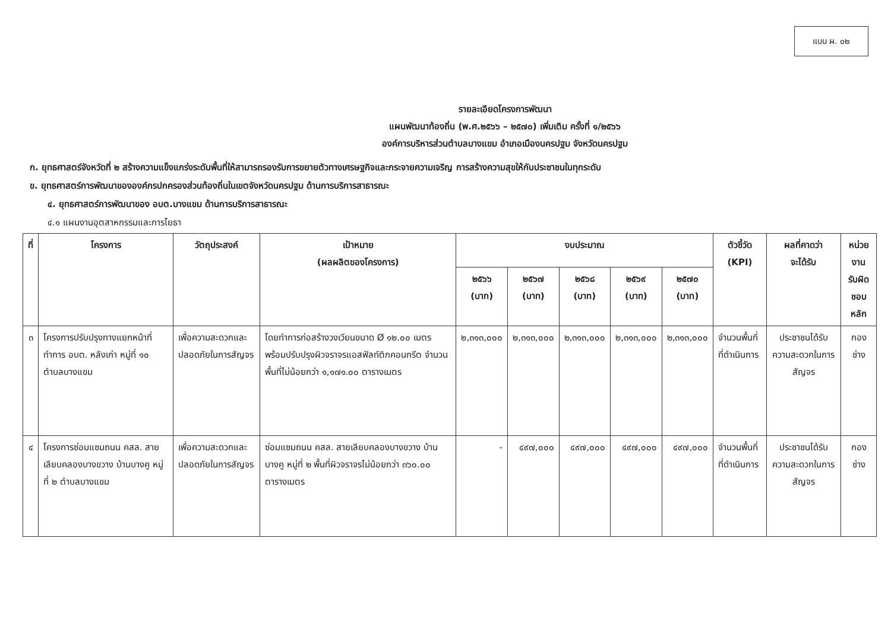แบบ ผ. ๐๒
รายละเอียดโครงการพัฒนา
แผนพัฒนาท้องถิ่น (พ.ศ.๒๕๖๖ – ๒๕๗๐) เพิ่มเติม ครั้งที่ ๑/๒๕๖๖
องค์การบริหารส่วนตำบลบางแขม อำเภอเมืองนครปฐม จังหวัดนครปฐม
ก. ยุทธศาสตร์จังหวัดที่ ๒ สร้างความแข็งแกร่งระดับพื้นที่ให้สามารถรองรับการขยายตัวทางเศรษฐกิจและกระจายความเจริญ การสร้างความสุขให้กับประชาชนในทุกระดับ
ข. ยุทธศาสตร์การพัฒนาขององค์กรปกครองส่วนท้องถิ่นในเขตจังหวัดนครปฐม ด้านการบริการสาธารณะ
๔. ยุทธศาสตร์การพัฒนาของ อบต.บางแขม ด้านการบริการสาธารณะ
๔.๑ แผนงานอุตสาหกรรมและการโยธา
| ที่ | โครงการ | วัตถุประสงค์ | เป้าหมาย (ผลผลิตของโครงการ) | งบประมาณ | | | | | ตัวชี้วัด (KPI) | ผลที่คาดว่า จะได้รับ | หน่วยงาน รับผิดชอบ หลัก |
| --- | --- | --- | --- | --- | --- | --- | --- | --- | --- | --- | --- |
| | | | | ๒๕๖๖ (บาท) | ๒๕๖๗ (บาท) | ๒๕๖๘ (บาท) | ๒๕๖๙ (บาท) | ๒๕๗๐ (บาท) | | | |
| ๓ | โครงการปรับปรุงทางแยกหน้าที่ทำการ อบต. หลังเก่า หมู่ที่ ๑๐ ตำบลบางแขม | เพื่อความสะดวกและปลอดภัยในการสัญจร | โดยทำการก่อสร้างวงเวียนขนาด Ø ๑๒.๐๐ เมตร พร้อมปรับปรุงผิวจราจรแอสฟัลท์ติกคอนกรีต จำนวนพื้นที่ไม่น้อยกว่า ๑,๑๗๑.๐๐ ตารางเมตร | ๒,๓๑๓,๐๐๐ | ๒,๓๑๓,๐๐๐ | ๒,๓๑๓,๐๐๐ | ๒,๓๑๓,๐๐๐ | ๒,๓๑๓,๐๐๐ | จำนวนพื้นที่ที่ดำเนินการ | ประชาชนได้รับความสะดวกในการสัญจร | กองช่าง |
| ๔ | โครงการซ่อมแซมถนน คสล. สายเลียบคลองบางขวาง บ้านบางคู หมู่ที่ ๒ ตำบลบางแขม | เพื่อความสะดวกและปลอดภัยในการสัญจร | ซ่อมแซมถนน คสล. สายเลียบคลองบางขวาง บ้านบางคู หมู่ที่ ๒ พื้นที่ผิวจราจรไม่น้อยกว่า ๓๖๐.๐๐ ตารางเมตร | - | ๔๙๗,๐๐๐ | ๔๙๗,๐๐๐ | ๔๙๗,๐๐๐ | ๔๙๗,๐๐๐ | จำนวนพื้นที่ที่ดำเนินการ | ประชาชนได้รับความสะดวกในการสัญจร | กองช่าง |